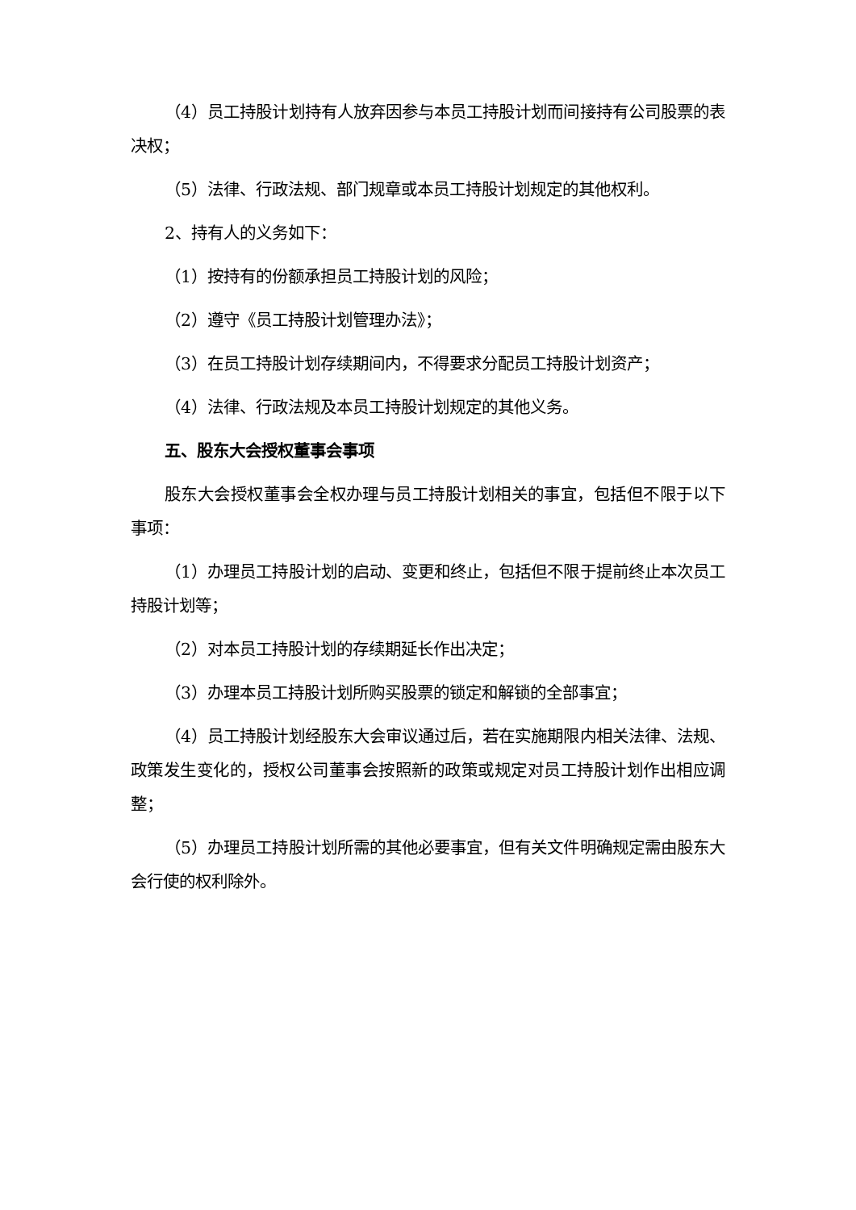（4）员工持股计划持有人放弃因参与本员工持股计划而间接持有公司股票的表决权；
（5）法律、行政法规、部门规章或本员工持股计划规定的其他权利。
2、持有人的义务如下：
（1）按持有的份额承担员工持股计划的风险；
（2）遵守《员工持股计划管理办法》；
（3）在员工持股计划存续期间内，不得要求分配员工持股计划资产；
（4）法律、行政法规及本员工持股计划规定的其他义务。
五、股东大会授权董事会事项
股东大会授权董事会全权办理与员工持股计划相关的事宜，包括但不限于以下事项：
（1）办理员工持股计划的启动、变更和终止，包括但不限于提前终止本次员工持股计划等；
（2）对本员工持股计划的存续期延长作出决定；
（3）办理本员工持股计划所购买股票的锁定和解锁的全部事宜；
（4）员工持股计划经股东大会审议通过后，若在实施期限内相关法律、法规、政策发生变化的，授权公司董事会按照新的政策或规定对员工持股计划作出相应调整；
（5）办理员工持股计划所需的其他必要事宜，但有关文件明确规定需由股东大会行使的权利除外。